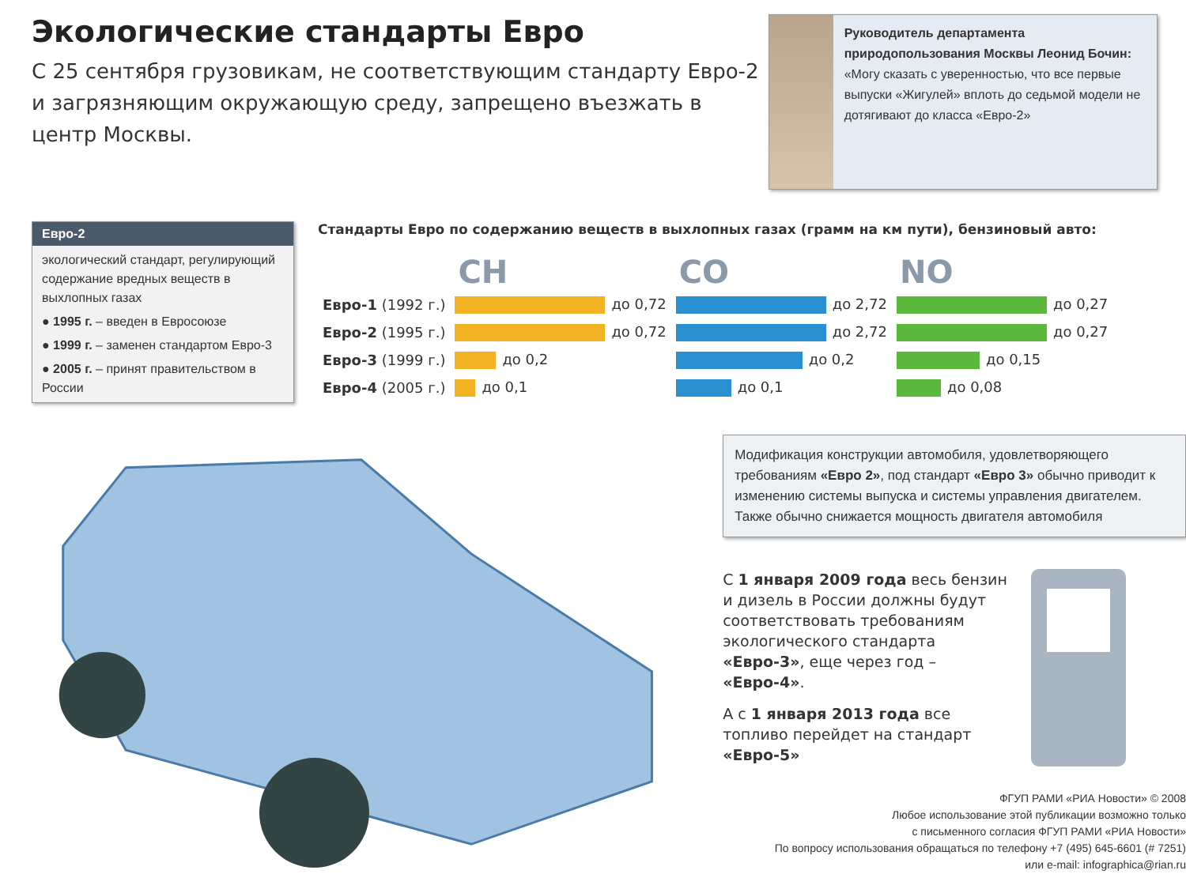Экологические стандарты Евро
С 25 сентября грузовикам, не соответствующим стандарту Евро-2 и загрязняющим окружающую среду, запрещено въезжать в центр Москвы.
Руководитель департамента природопользования Москвы Леонид Бочин:
«Могу сказать с уверенностью, что все первые выпуски «Жигулей» вплоть до седьмой модели не дотягивают до класса «Евро-2»
Евро-2
экологический стандарт, регулирующий содержание вредных веществ в выхлопных газах
● 1995 г. – введен в Евросоюзе
● 1999 г. – заменен стандартом Евро-3
● 2005 г. – принят правительством в России
Стандарты Евро по содержанию веществ в выхлопных газах (грамм на км пути), бензиновый авто:
| | CH | CO | NO |
| Евро-1 (1992 г.) | до 0,72 | до 2,72 | до 0,27 |
| Евро-2 (1995 г.) | до 0,72 | до 2,72 | до 0,27 |
| Евро-3 (1999 г.) | до 0,2 | до 0,2 | до 0,15 |
| Евро-4 (2005 г.) | до 0,1 | до 0,1 | до 0,08 |
Модификация конструкции автомобиля, удовлетворяющего требованиям «Евро 2», под стандарт «Евро 3» обычно приводит к изменению системы выпуска и системы управления двигателем. Также обычно снижается мощность двигателя автомобиля
С 1 января 2009 года весь бензин и дизель в России должны будут соответствовать требованиям экологического стандарта «Евро-3», еще через год – «Евро-4».
А с 1 января 2013 года все топливо перейдет на стандарт «Евро-5»
ФГУП РАМИ «РИА Новости» © 2008
Любое использование этой публикации возможно только
с письменного согласия ФГУП РАМИ «РИА Новости»
По вопросу использования обращаться по телефону +7 (495) 645-6601 (# 7251)
или e-mail: infographica@rian.ru